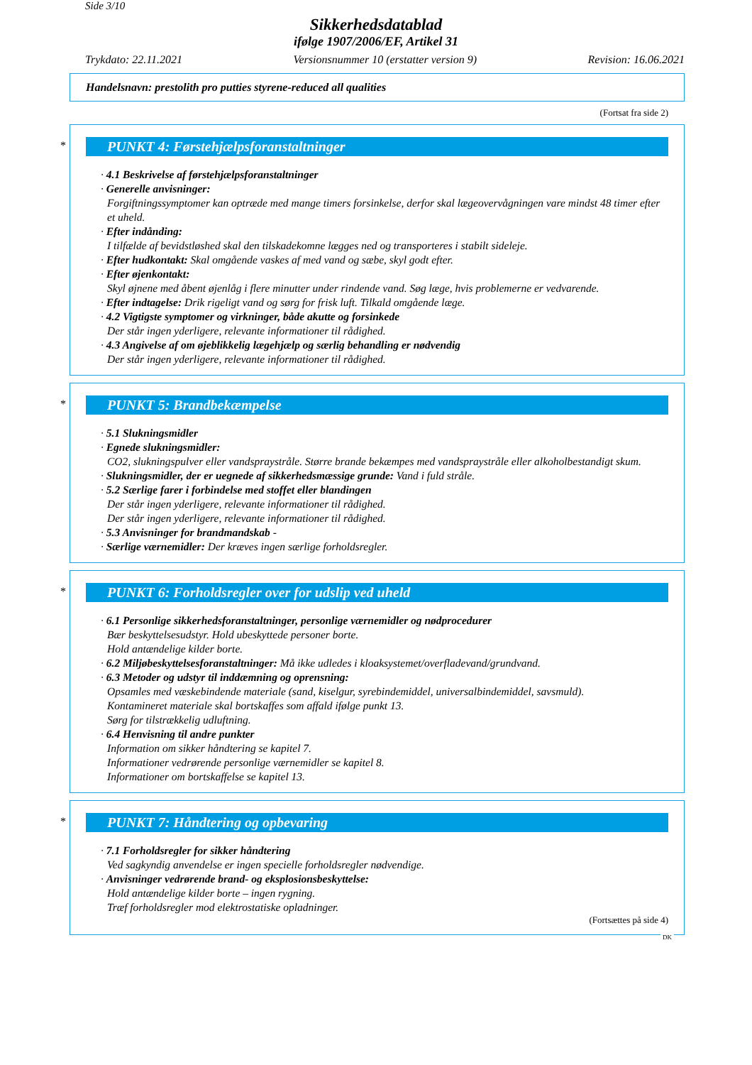Side 3/10
Sikkerhedsdatablad
ifølge 1907/2006/EF, Artikel 31
Trykdato: 22.11.2021 Versionsnummer 10 (erstatter version 9) Revision: 16.06.2021
Handelsnavn: prestolith pro putties styrene-reduced all qualities
(Fortsat fra side 2)
*
PUNKT 4: Førstehjælpsforanstaltninger
· 4.1 Beskrivelse af førstehjælpsforanstaltninger
· Generelle anvisninger:
Forgiftningssymptomer kan optræde med mange timers forsinkelse, derfor skal lægeovervågningen vare mindst 48 timer efter et uheld.
· Efter indånding:
I tilfælde af bevidstløshed skal den tilskadekomne lægges ned og transporteres i stabilt sideleje.
· Efter hudkontakt: Skal omgående vaskes af med vand og sæbe, skyl godt efter.
· Efter øjenkontakt:
Skyl øjnene med åbent øjenlåg i flere minutter under rindende vand. Søg læge, hvis problemerne er vedvarende.
· Efter indtagelse: Drik rigeligt vand og sørg for frisk luft. Tilkald omgående læge.
· 4.2 Vigtigste symptomer og virkninger, både akutte og forsinkede
Der står ingen yderligere, relevante informationer til rådighed.
· 4.3 Angivelse af om øjeblikkelig lægehjælp og særlig behandling er nødvendig
Der står ingen yderligere, relevante informationer til rådighed.
*
PUNKT 5: Brandbekæmpelse
· 5.1 Slukningsmidler
· Egnede slukningsmidler:
CO2, slukningspulver eller vandspraystråle. Større brande bekæmpes med vandspraystråle eller alkoholbestandigt skum.
· Slukningsmidler, der er uegnede af sikkerhedsmæssige grunde: Vand i fuld stråle.
· 5.2 Særlige farer i forbindelse med stoffet eller blandingen
Der står ingen yderligere, relevante informationer til rådighed.
Der står ingen yderligere, relevante informationer til rådighed.
· 5.3 Anvisninger for brandmandskab -
· Særlige værnemidler: Der kræves ingen særlige forholdsregler.
*
PUNKT 6: Forholdsregler over for udslip ved uheld
· 6.1 Personlige sikkerhedsforanstaltninger, personlige værnemidler og nødprocedurer
Bær beskyttelsesudstyr. Hold ubeskyttede personer borte.
Hold antændelige kilder borte.
· 6.2 Miljøbeskyttelsesforanstaltninger: Må ikke udledes i kloaksystemet/overfladevand/grundvand.
· 6.3 Metoder og udstyr til inddæmning og oprensning:
Opsamles med væskebindende materiale (sand, kiselgur, syrebindemiddel, universalbindemiddel, savsmuld).
Kontamineret materiale skal bortskaffes som affald ifølge punkt 13.
Sørg for tilstrækkelig udluftning.
· 6.4 Henvisning til andre punkter
Information om sikker håndtering se kapitel 7.
Informationer vedrørende personlige værnemidler se kapitel 8.
Informationer om bortskaffelse se kapitel 13.
*
PUNKT 7: Håndtering og opbevaring
· 7.1 Forholdsregler for sikker håndtering
Ved sagkyndig anvendelse er ingen specielle forholdsregler nødvendige.
· Anvisninger vedrørende brand- og eksplosionsbeskyttelse:
Hold antændelige kilder borte – ingen rygning.
Træf forholdsregler mod elektrostatiske opladninger.
(Fortsættes på side 4)
DK